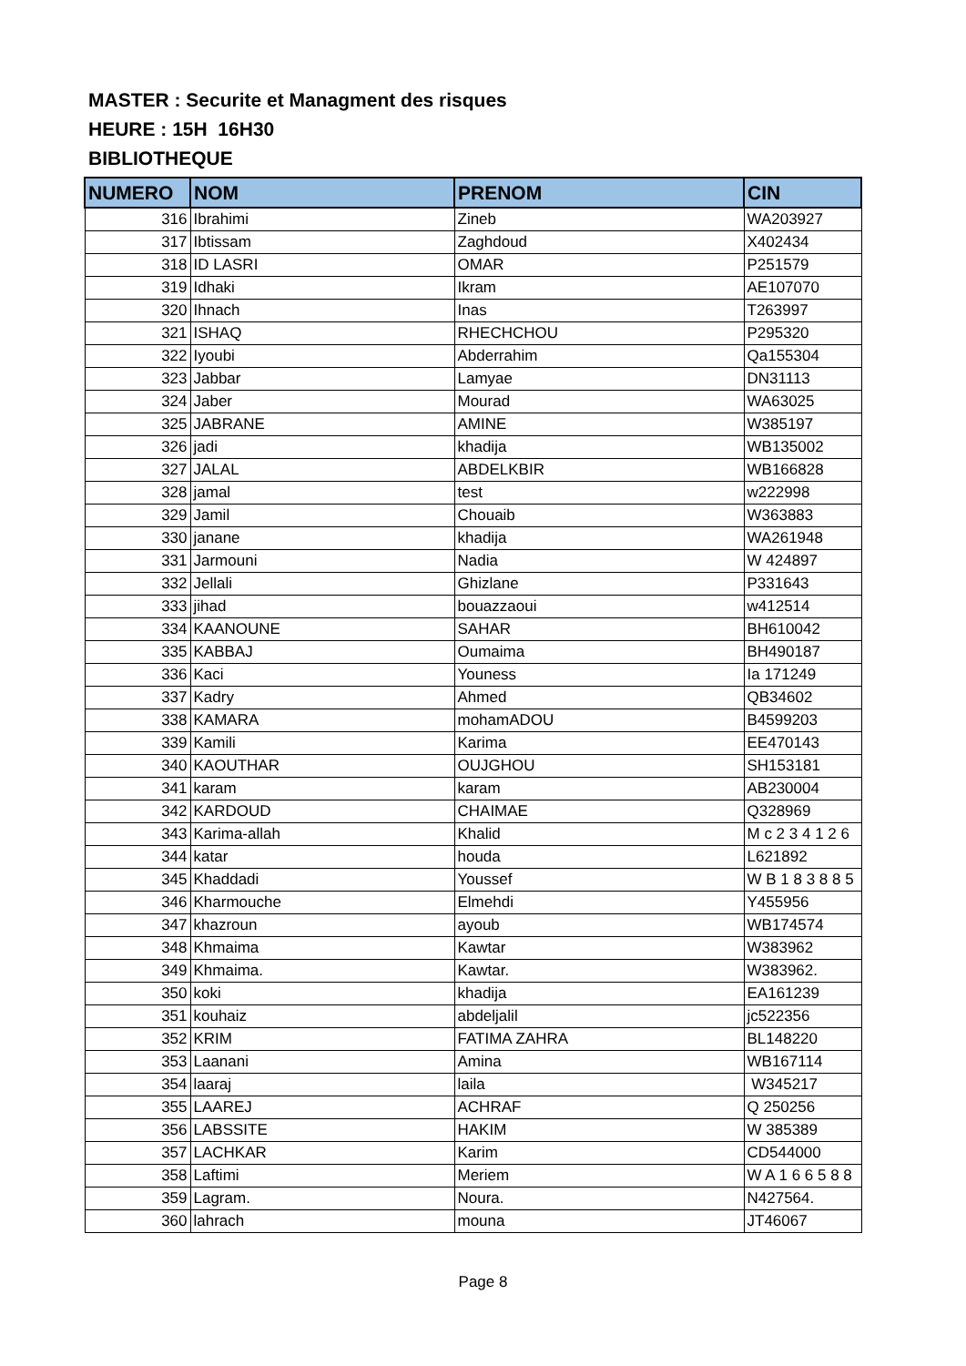MASTER : Securite et Managment des risques
HEURE : 15H 16H30
BIBLIOTHEQUE
| NUMERO | NOM | PRENOM | CIN |
| --- | --- | --- | --- |
| 316 | Ibrahimi | Zineb | WA203927 |
| 317 | Ibtissam | Zaghdoud | X402434 |
| 318 | ID LASRI | OMAR | P251579 |
| 319 | Idhaki | Ikram | AE107070 |
| 320 | Ihnach | Inas | T263997 |
| 321 | ISHAQ | RHECHCHOU | P295320 |
| 322 | Iyoubi | Abderrahim | Qa155304 |
| 323 | Jabbar | Lamyae | DN31113 |
| 324 | Jaber | Mourad | WA63025 |
| 325 | JABRANE | AMINE | W385197 |
| 326 | jadi | khadija | WB135002 |
| 327 | JALAL | ABDELKBIR | WB166828 |
| 328 | jamal | test | w222998 |
| 329 | Jamil | Chouaib | W363883 |
| 330 | janane | khadija | WA261948 |
| 331 | Jarmouni | Nadia | W 424897 |
| 332 | Jellali | Ghizlane | P331643 |
| 333 | jihad | bouazzaoui | w412514 |
| 334 | KAANOUNE | SAHAR | BH610042 |
| 335 | KABBAJ | Oumaima | BH490187 |
| 336 | Kaci | Youness | Ia 171249 |
| 337 | Kadry | Ahmed | QB34602 |
| 338 | KAMARA | mohamADOU | B4599203 |
| 339 | Kamili | Karima | EE470143 |
| 340 | KAOUTHAR | OUJGHOU | SH153181 |
| 341 | karam | karam | AB230004 |
| 342 | KARDOUD | CHAIMAE | Q328969 |
| 343 | Karima-allah | Khalid | M c 2 3 4 1 2 6 |
| 344 | katar | houda | L621892 |
| 345 | Khaddadi | Youssef | W B 1 8 3 8 8 5 |
| 346 | Kharmouche | Elmehdi | Y455956 |
| 347 | khazroun | ayoub | WB174574 |
| 348 | Khmaima | Kawtar | W383962 |
| 349 | Khmaima. | Kawtar. | W383962. |
| 350 | koki | khadija | EA161239 |
| 351 | kouhaiz | abdeljalil | jc522356 |
| 352 | KRIM | FATIMA ZAHRA | BL148220 |
| 353 | Laanani | Amina | WB167114 |
| 354 | laaraj | laila | W345217 |
| 355 | LAAREJ | ACHRAF | Q 250256 |
| 356 | LABSSITE | HAKIM | W 385389 |
| 357 | LACHKAR | Karim | CD544000 |
| 358 | Laftimi | Meriem | W A 1 6 6 5 8 8 |
| 359 | Lagram. | Noura. | N427564. |
| 360 | lahrach | mouna | JT46067 |
Page 8